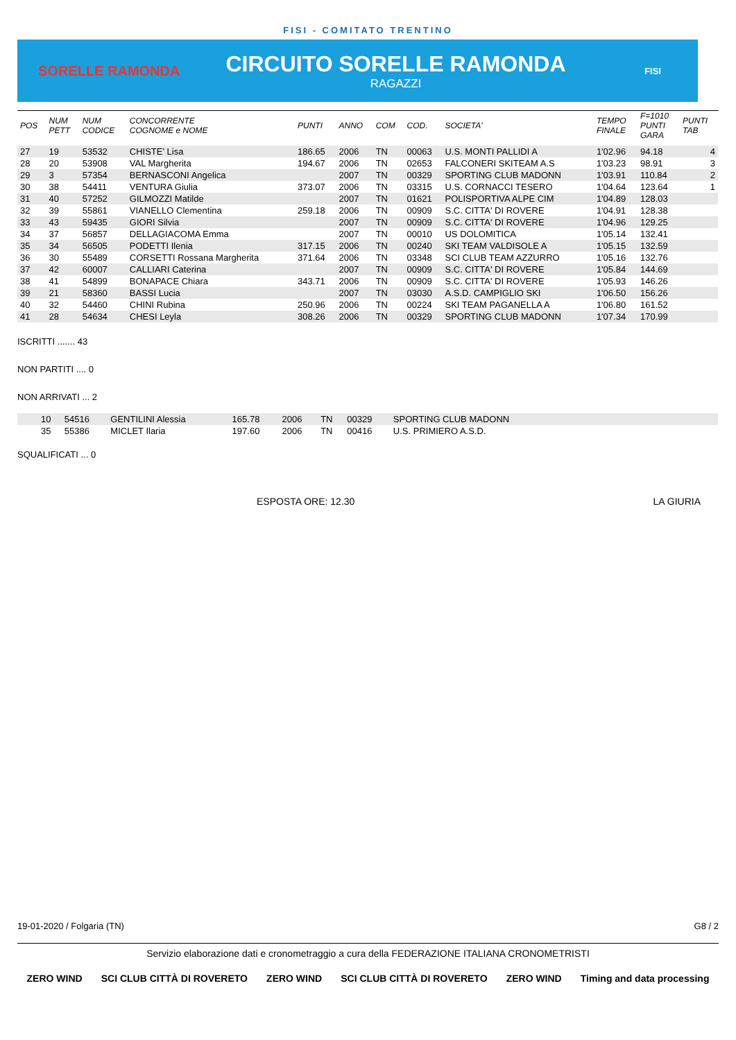FISI - COMITATO TRENTINO
SORELLE RAMONDA
CIRCUITO SORELLE RAMONDA
RAGAZZI
FISI
| POS | NUM PETT | NUM CODICE | CONCORRENTE COGNOME e NOME | PUNTI | ANNO | COM | COD. | SOCIETA' | TEMPO FINALE | F=1010 PUNTI GARA | PUNTI TAB |
| --- | --- | --- | --- | --- | --- | --- | --- | --- | --- | --- | --- |
| 27 | 19 | 53532 | CHISTE' Lisa | 186.65 | 2006 | TN | 00063 | U.S. MONTI PALLIDI A | 1'02.96 | 94.18 | 4 |
| 28 | 20 | 53908 | VAL Margherita | 194.67 | 2006 | TN | 02653 | FALCONERI SKITEAM A.S | 1'03.23 | 98.91 | 3 |
| 29 | 3 | 57354 | BERNASCONI Angelica | | 2007 | TN | 00329 | SPORTING CLUB MADONN | 1'03.91 | 110.84 | 2 |
| 30 | 38 | 54411 | VENTURA Giulia | 373.07 | 2006 | TN | 03315 | U.S. CORNACCI TESERO | 1'04.64 | 123.64 | 1 |
| 31 | 40 | 57252 | GILMOZZI Matilde | | 2007 | TN | 01621 | POLISPORTIVA ALPE CIM | 1'04.89 | 128.03 | |
| 32 | 39 | 55861 | VIANELLO Clementina | 259.18 | 2006 | TN | 00909 | S.C. CITTA' DI ROVERE | 1'04.91 | 128.38 | |
| 33 | 43 | 59435 | GIORI Silvia | | 2007 | TN | 00909 | S.C. CITTA' DI ROVERE | 1'04.96 | 129.25 | |
| 34 | 37 | 56857 | DELLAGIACOMA Emma | | 2007 | TN | 00010 | US DOLOMITICA | 1'05.14 | 132.41 | |
| 35 | 34 | 56505 | PODETTI Ilenia | 317.15 | 2006 | TN | 00240 | SKI TEAM VALDISOLE A | 1'05.15 | 132.59 | |
| 36 | 30 | 55489 | CORSETTI Rossana Margherita | 371.64 | 2006 | TN | 03348 | SCI CLUB TEAM AZZURRO | 1'05.16 | 132.76 | |
| 37 | 42 | 60007 | CALLIARI Caterina | | 2007 | TN | 00909 | S.C. CITTA' DI ROVERE | 1'05.84 | 144.69 | |
| 38 | 41 | 54899 | BONAPACE Chiara | 343.71 | 2006 | TN | 00909 | S.C. CITTA' DI ROVERE | 1'05.93 | 146.26 | |
| 39 | 21 | 58360 | BASSI Lucia | | 2007 | TN | 03030 | A.S.D. CAMPIGLIO SKI | 1'06.50 | 156.26 | |
| 40 | 32 | 54460 | CHINI Rubina | 250.96 | 2006 | TN | 00224 | SKI TEAM PAGANELLA A | 1'06.80 | 161.52 | |
| 41 | 28 | 54634 | CHESI Leyla | 308.26 | 2006 | TN | 00329 | SPORTING CLUB MADONN | 1'07.34 | 170.99 | |
ISCRITTI ....... 43
NON PARTITI .... 0
NON ARRIVATI ... 2
| | 10 | 54516 | GENTILINI Alessia | 165.78 | 2006 | TN | 00329 | SPORTING CLUB MADONN | |
| | 35 | 55386 | MICLET Ilaria | 197.60 | 2006 | TN | 00416 | U.S. PRIMIERO A.S.D. | |
SQUALIFICATI ... 0
ESPOSTA ORE: 12.30 LA GIURIA
19-01-2020 / Folgaria (TN) G8 / 2
Servizio elaborazione dati e cronometraggio a cura della FEDERAZIONE ITALIANA CRONOMETRISTI
ZERO WIND SCI CLUB CITTÀ DI ROVERETO ZERO WIND SCI CLUB CITTÀ DI ROVERETO ZERO WIND Timing and data processing